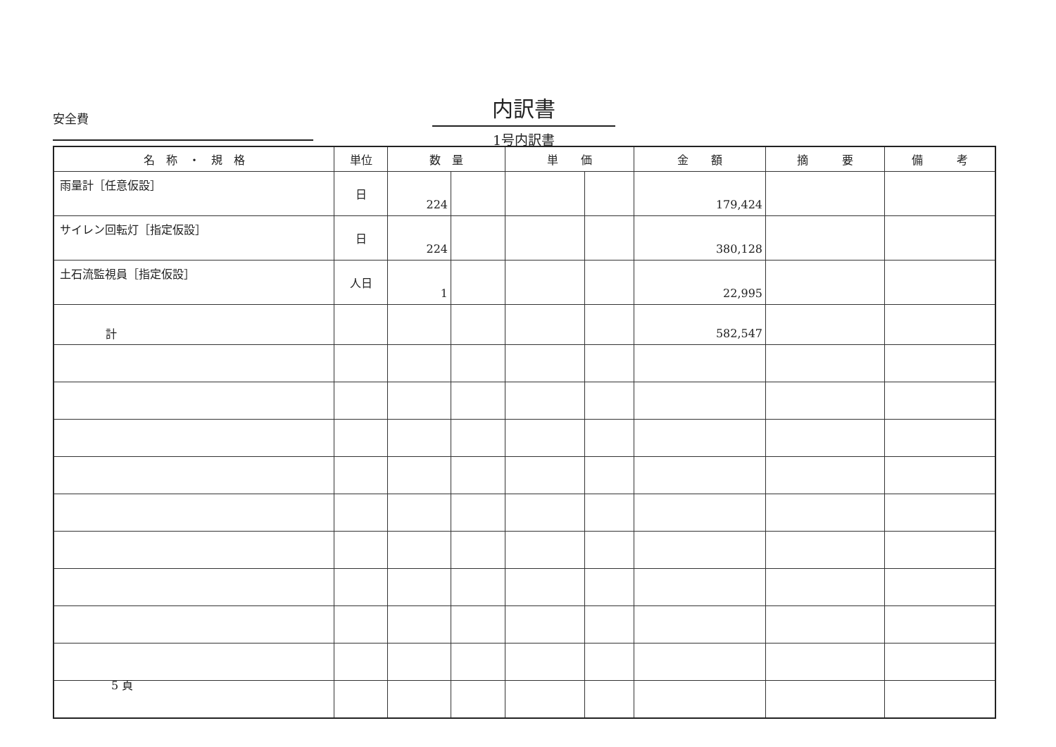安全費
内訳書
1号内訳書
| 名 称 ・ 規 格 | 単位 | 数 量 | | 単 価 | | 金 額 | 摘 要 | 備 考 |
| --- | --- | --- | --- | --- | --- | --- | --- | --- |
| 雨量計［任意仮設］ | 日 | 224 | | | | 179,424 | | |
| サイレン回転灯［指定仮設］ | 日 | 224 | | | | 380,128 | | |
| 土石流監視員［指定仮設］ | 人日 | 1 | | | | 22,995 | | |
| 計 | | | | | | 582,547 | | |
5 頁